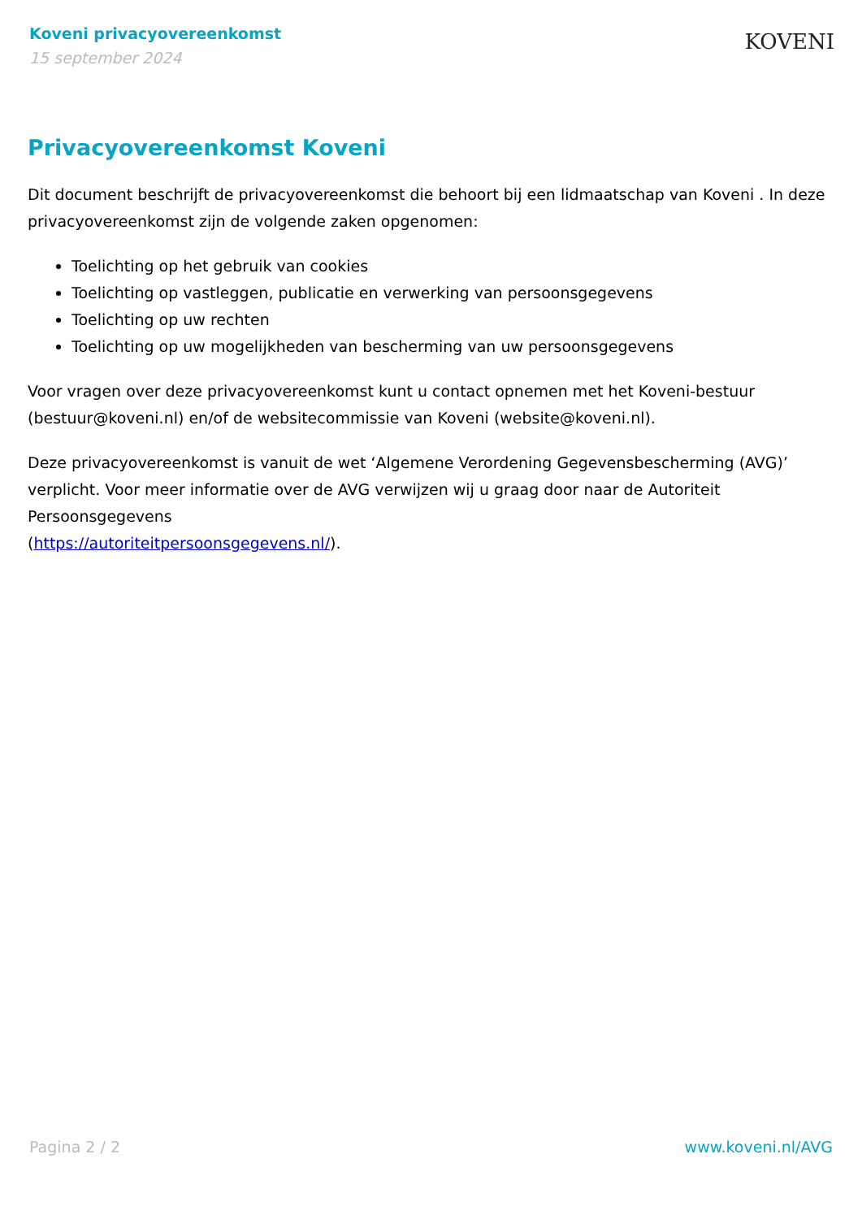Koveni privacyovereenkomst
15 september 2024
KOVENI
Privacyovereenkomst Koveni
Dit document beschrijft de privacyovereenkomst die behoort bij een lidmaatschap van Koveni . In deze privacyovereenkomst zijn de volgende zaken opgenomen:
Toelichting op het gebruik van cookies
Toelichting op vastleggen, publicatie en verwerking van persoonsgegevens
Toelichting op uw rechten
Toelichting op uw mogelijkheden van bescherming van uw persoonsgegevens
Voor vragen over deze privacyovereenkomst kunt u contact opnemen met het Koveni-bestuur (bestuur@koveni.nl) en/of de websitecommissie van Koveni (website@koveni.nl).
Deze privacyovereenkomst is vanuit de wet ‘Algemene Verordening Gegevensbescherming (AVG)’ verplicht. Voor meer informatie over de AVG verwijzen wij u graag door naar de Autoriteit Persoonsgegevens
(https://autoriteitpersoonsgegevens.nl/).
Pagina 2 / 2 www.koveni.nl/AVG